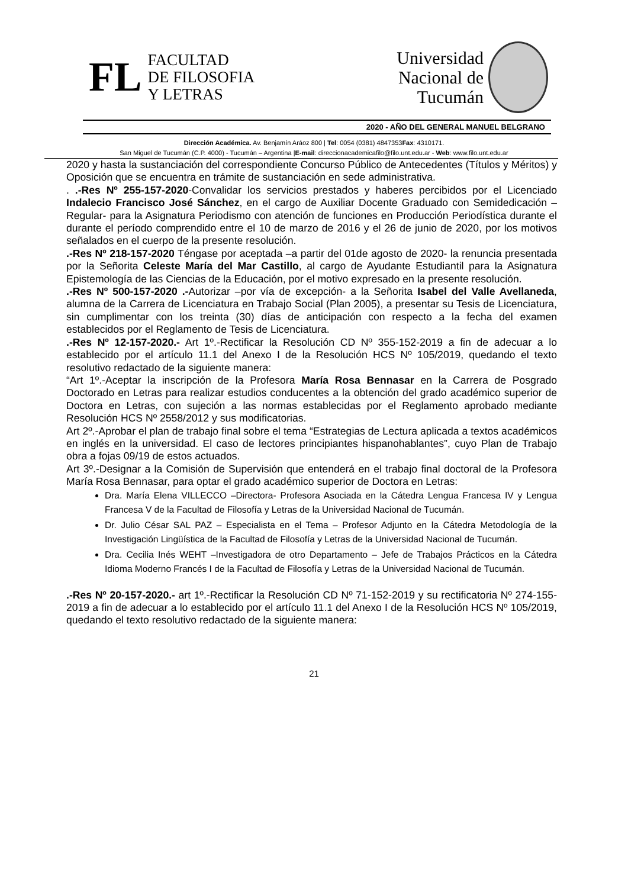FL
FACULTAD
DE FILOSOFIA
Y LETRAS
Universidad
Nacional de
Tucumán
2020 - AÑO DEL GENERAL MANUEL BELGRANO
Dirección Académica. Av. Benjamín Aráoz 800 | Tel: 0054 (0381) 4847353Fax: 4310171.
San Miguel de Tucumán (C.P. 4000) - Tucumán – Argentina |E-mail: direccionacademicafilo@filo.unt.edu.ar - Web: www.filo.unt.edu.ar
2020 y hasta la sustanciación del correspondiente Concurso Público de Antecedentes (Títulos y Méritos) y Oposición que se encuentra en trámite de sustanciación en sede administrativa.
. .-Res Nº 255-157-2020-Convalidar los servicios prestados y haberes percibidos por el Licenciado Indalecio Francisco José Sánchez, en el cargo de Auxiliar Docente Graduado con Semidedicación –Regular- para la Asignatura Periodismo con atención de funciones en Producción Periodística durante el durante el período comprendido entre el 10 de marzo de 2016 y el 26 de junio de 2020, por los motivos señalados en el cuerpo de la presente resolución.
.-Res Nº 218-157-2020 Téngase por aceptada –a partir del 01de agosto de 2020- la renuncia presentada por la Señorita Celeste María del Mar Castillo, al cargo de Ayudante Estudiantil para la Asignatura Epistemología de las Ciencias de la Educación, por el motivo expresado en la presente resolución.
.-Res Nº 500-157-2020 .-Autorizar –por vía de excepción- a la Señorita Isabel del Valle Avellaneda, alumna de la Carrera de Licenciatura en Trabajo Social (Plan 2005), a presentar su Tesis de Licenciatura, sin cumplimentar con los treinta (30) días de anticipación con respecto a la fecha del examen establecidos por el Reglamento de Tesis de Licenciatura.
.-Res Nº 12-157-2020.- Art 1º.-Rectificar la Resolución CD Nº 355-152-2019 a fin de adecuar a lo establecido por el artículo 11.1 del Anexo I de la Resolución HCS Nº 105/2019, quedando el texto resolutivo redactado de la siguiente manera:
“Art 1º.-Aceptar la inscripción de la Profesora María Rosa Bennasar en la Carrera de Posgrado Doctorado en Letras para realizar estudios conducentes a la obtención del grado académico superior de Doctora en Letras, con sujeción a las normas establecidas por el Reglamento aprobado mediante Resolución HCS Nº 2558/2012 y sus modificatorias.
Art 2º.-Aprobar el plan de trabajo final sobre el tema “Estrategias de Lectura aplicada a textos académicos en inglés en la universidad. El caso de lectores principiantes hispanohablantes”, cuyo Plan de Trabajo obra a fojas 09/19 de estos actuados.
Art 3º.-Designar a la Comisión de Supervisión que entenderá en el trabajo final doctoral de la Profesora María Rosa Bennasar, para optar el grado académico superior de Doctora en Letras:
Dra. María Elena VILLECCO –Directora- Profesora Asociada en la Cátedra Lengua Francesa IV y Lengua Francesa V de la Facultad de Filosofía y Letras de la Universidad Nacional de Tucumán.
Dr. Julio César SAL PAZ – Especialista en el Tema – Profesor Adjunto en la Cátedra Metodología de la Investigación Lingüística de la Facultad de Filosofía y Letras de la Universidad Nacional de Tucumán.
Dra. Cecilia Inés WEHT –Investigadora de otro Departamento – Jefe de Trabajos Prácticos en la Cátedra Idioma Moderno Francés I de la Facultad de Filosofía y Letras de la Universidad Nacional de Tucumán.
.-Res Nº 20-157-2020.- art 1º.-Rectificar la Resolución CD Nº 71-152-2019 y su rectificatoria Nº 274-155-2019 a fin de adecuar a lo establecido por el artículo 11.1 del Anexo I de la Resolución HCS Nº 105/2019, quedando el texto resolutivo redactado de la siguiente manera:
21